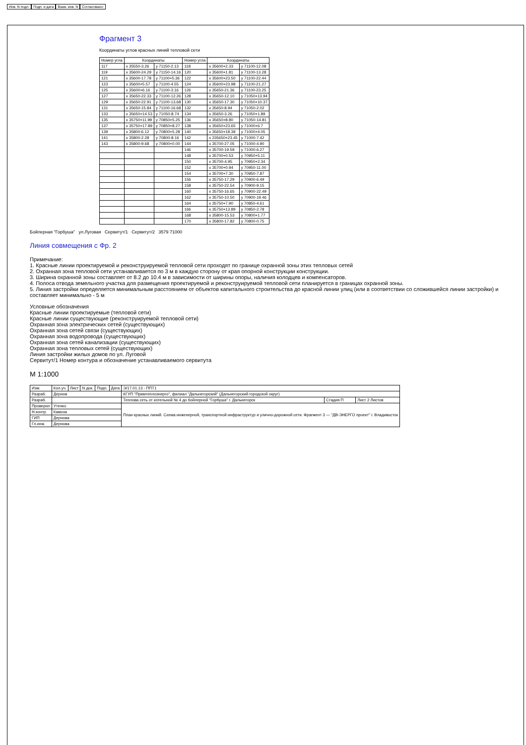Инв. N подл. Подп. и дата Взам. инв. N Согласовано:
Фрагмент 3
Координаты углов красных линий тепловой сети
| Номер угла | Координаты | | Номер угла | Координаты | |
| --- | --- | --- | --- | --- | --- |
| 117 | x 35550-3.26 | y 71150-2.13 | 118 | x 35600+2.33 | y 71100-12.08 |
| 119 | x 35600-24.29 | y 71150-14.16 | 120 | x 35600+1.81 | y 71100-13.28 |
| 121 | x 35600-17.78 | y 71100+5.36 | 122 | x 35600+23.50 | y 71100-22.44 |
| 123 | x 35600+5.57 | y 71100-4.55 | 124 | x 35600+23.98 | y 71100-21.27 |
| 125 | x 35600+6.16 | y 71100-3.16 | 126 | x 35650-21.36 | y 71100-23.25 |
| 127 | x 35650-22.33 | y 71100-12.26 | 128 | x 35650-12.10 | y 71050+13.94 |
| 129 | x 35650-22.91 | y 71100-13.68 | 130 | x 35650-17.30 | y 71050+10.37 |
| 131 | x 35650-15.84 | y 71100-16.68 | 132 | x 35650-8.94 | y 71050-2.02 |
| 133 | x 35650+14.53 | y 71050-8.74 | 134 | x 35650-3.26 | y 71050+1.89 |
| 135 | x 35750+11.99 | y 70850+5.25 | 136 | x 35650+8.80 | y 71050-14.81 |
| 137 | x 35750+17.89 | y 70850+8.27 | 138 | x 35650+23.65 | y 71000+6.7 |
| 139 | x 35800-6.12 | y 70800+5.28 | 140 | x 35650+18.39 | y 71000+4.05 |
| 141 | x 35800-2.28 | y 70800-8.16 | 142 | x 235650+23.45 | y 71000-7.42 |
| 143 | x 35800-9.68 | y 70800+0.00 | 144 | x 35700-27.05 | y 71000-4.90 |
| | | | 146 | x 35700-19.59 | y 71000-6.27 |
| | | | 148 | x 35700+0.53 | y 70950+5.11 |
| | | | 150 | x 35700-4.95 | y 70950+2.34 |
| | | | 152 | x 35700+0.94 | y 70950-11.00 |
| | | | 154 | x 35700+7.30 | y 70950-7.87 |
| | | | 156 | x 35750-17.29 | y 70900-6.49 |
| | | | 158 | x 35750-22.54 | y 70900-9.15 |
| | | | 160 | x 35750-16.65 | y 70900-22.49 |
| | | | 162 | x 35750-10.50 | y 70900-19.46 |
| | | | 164 | x 35750+7.90 | y 70850-4.61 |
| | | | 166 | x 35750+13.89 | y 70850-2.78 |
| | | | 168 | x 35800-15.53 | y 70800+1.77 |
| | | | 170 | x 35800-17.82 | y 70800-0.75 |
Бойлерная "Горбуша" ул.Луговая Сервитут/1 Сервитут/2 3579 71000
Линия совмещения с Фр. 2
Примечание:
1. Красные линии проектируемой и реконструируемой тепловой сети проходят по границе охранной зоны этих тепловых сетей
2. Охранная зона тепловой сети устанавливается по 3 м в каждую сторону от края опорной конструкции конструкции.
3. Ширина охранной зоны составляет от 8.2 до 10.4 м в зависимости от ширины опоры, наличия колодцев и компенсаторов.
4. Полоса отвода земельного участка для размещения проектируемой и реконструируемой тепловой сети планируется в границах охранной зоны.
5. Линия застройки определяется минимальным расстоянием от объектов капитального строительства до красной линии улиц (или в соответствии со сложившейся линии застройки) и составляет минимально - 5 м
Условные обозначения
Красные линии проектируемые (тепловой сети)
Красные линии существующие (реконструируемой тепловой сети)
Охранная зона электрических сетей (существующих)
Охранная зона сетей связи (существующих)
Охранная зона водопровода (существующих)
Охранная зона сетей канализации (существующих)
Охранная зона тепловых сетей (существующих)
Линия застройки жилых домов по ул. Луговой
Сервитут/1 Номер контура и обозначение устанавливаемого сервитута
М 1:1000
| Изм. | Кол.уч. | Лист | N док. | Подп. | Дата | Э/17.01.13 - ППТ1 | | |
| Разраб. | Дернов | | | | | КГУП "Примтеплоэнерго", филиал "Дальнегорский" (Дальнегорский городской округ) | | |
| Разраб. | | | | | | Теплова сеть от котельной № 4 до бойлерной "Горбуша" г. Дальнегорск | Стадия П | Лист 2 Листов |
| Проверил | Утенко | | | | | План красных линий. Схема инженерной, транспортной инфраструктур и улично-дорожной сети. Фрагмент 3 — "ДВ-ЭНЕРГО проект" г. Владивосток | | |
| Н.контр. | Камоза | | | | | | | |
| ГИП | Дернова | | | | | | | |
| Гл.инж. | Дернова | | | | | | | |